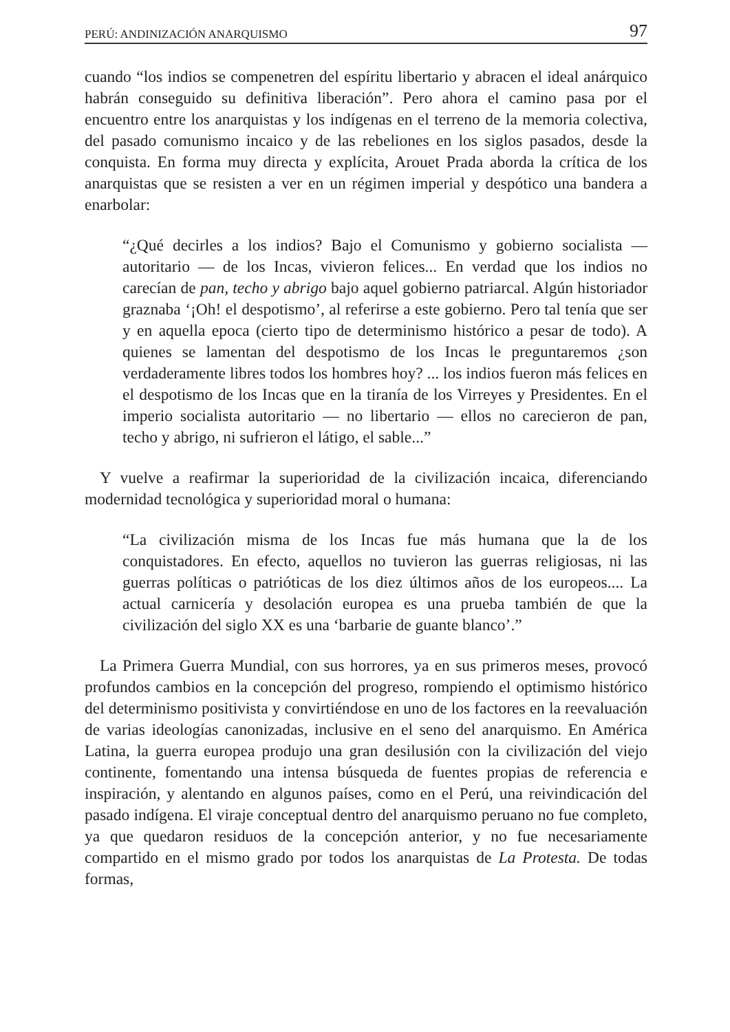PERÚ: ANDINIZACIÓN ANARQUISMO 97
cuando “los indios se compenetren del espíritu libertario y abracen el ideal anárquico habrán conseguido su definitiva liberación”. Pero ahora el camino pasa por el encuentro entre los anarquistas y los indígenas en el terreno de la memoria colectiva, del pasado comunismo incaico y de las rebeliones en los siglos pasados, desde la conquista. En forma muy directa y explícita, Arouet Prada aborda la crítica de los anarquistas que se resisten a ver en un régimen imperial y despótico una bandera a enarbolar:
“¿Qué decirles a los indios? Bajo el Comunismo y gobierno socialista — autoritario — de los Incas, vivieron felices... En verdad que los indios no carecían de pan, techo y abrigo bajo aquel gobierno patriarcal. Algún historiador graznaba ‘¡Oh! el despotismo’, al referirse a este gobierno. Pero tal tenía que ser y en aquella epoca (cierto tipo de determinismo histórico a pesar de todo). A quienes se lamentan del despotismo de los Incas le preguntaremos ¿son verdaderamente libres todos los hombres hoy? ... los indios fueron más felices en el despotismo de los Incas que en la tiranía de los Virreyes y Presidentes. En el imperio socialista autoritario — no libertario — ellos no carecieron de pan, techo y abrigo, ni sufrieron el látigo, el sable...”
Y vuelve a reafirmar la superioridad de la civilización incaica, diferenciando modernidad tecnológica y superioridad moral o humana:
“La civilización misma de los Incas fue más humana que la de los conquistadores. En efecto, aquellos no tuvieron las guerras religiosas, ni las guerras políticas o patrióticas de los diez últimos años de los europeos.... La actual carnicería y desolación europea es una prueba también de que la civilización del siglo XX es una ‘barbarie de guante blanco’.”
La Primera Guerra Mundial, con sus horrores, ya en sus primeros meses, provocó profundos cambios en la concepción del progreso, rompiendo el optimismo histórico del determinismo positivista y convirtiéndose en uno de los factores en la reevaluación de varias ideologías canonizadas, inclusive en el seno del anarquismo. En América Latina, la guerra europea produjo una gran desilusión con la civilización del viejo continente, fomentando una intensa búsqueda de fuentes propias de referencia e inspiración, y alentando en algunos países, como en el Perú, una reivindicación del pasado indígena. El viraje conceptual dentro del anarquismo peruano no fue completo, ya que quedaron residuos de la concepción anterior, y no fue necesariamente compartido en el mismo grado por todos los anarquistas de La Protesta. De todas formas,